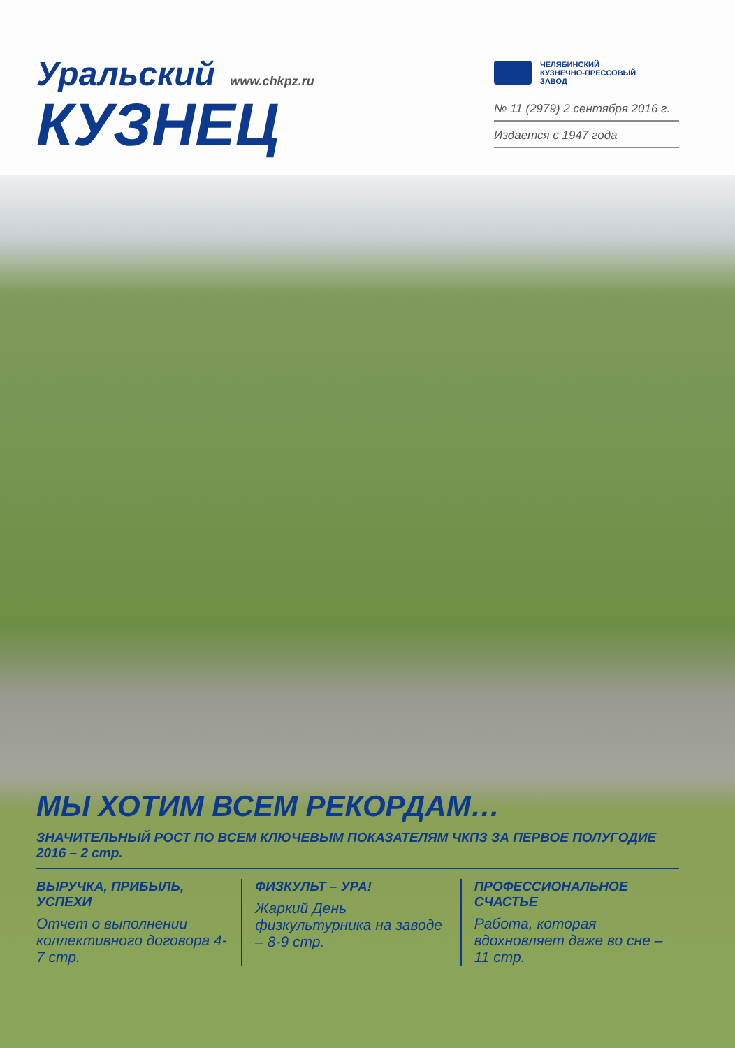Уральский www.chkpz.ru
КУЗНЕЦ
ЧЕЛЯБИНСКИЙ
КУЗНЕЧНО-ПРЕССОВЫЙ
ЗАВОД
№ 11 (2979) 2 сентября 2016 г.
Издается с 1947 года
МЫ ХОТИМ ВСЕМ РЕКОРДАМ…
ЗНАЧИТЕЛЬНЫЙ РОСТ ПО ВСЕМ КЛЮЧЕВЫМ ПОКАЗАТЕЛЯМ ЧКПЗ ЗА ПЕРВОЕ ПОЛУГОДИЕ 2016 – 2 стр.
ВЫРУЧКА, ПРИБЫЛЬ, УСПЕХИ
Отчет о выполнении коллективного договора 4-7 стр.
ФИЗКУЛЬТ – УРА!
Жаркий День физкультурника на заводе – 8-9 стр.
ПРОФЕССИОНАЛЬНОЕ СЧАСТЬЕ
Работа, которая вдохновляет даже во сне – 11 стр.